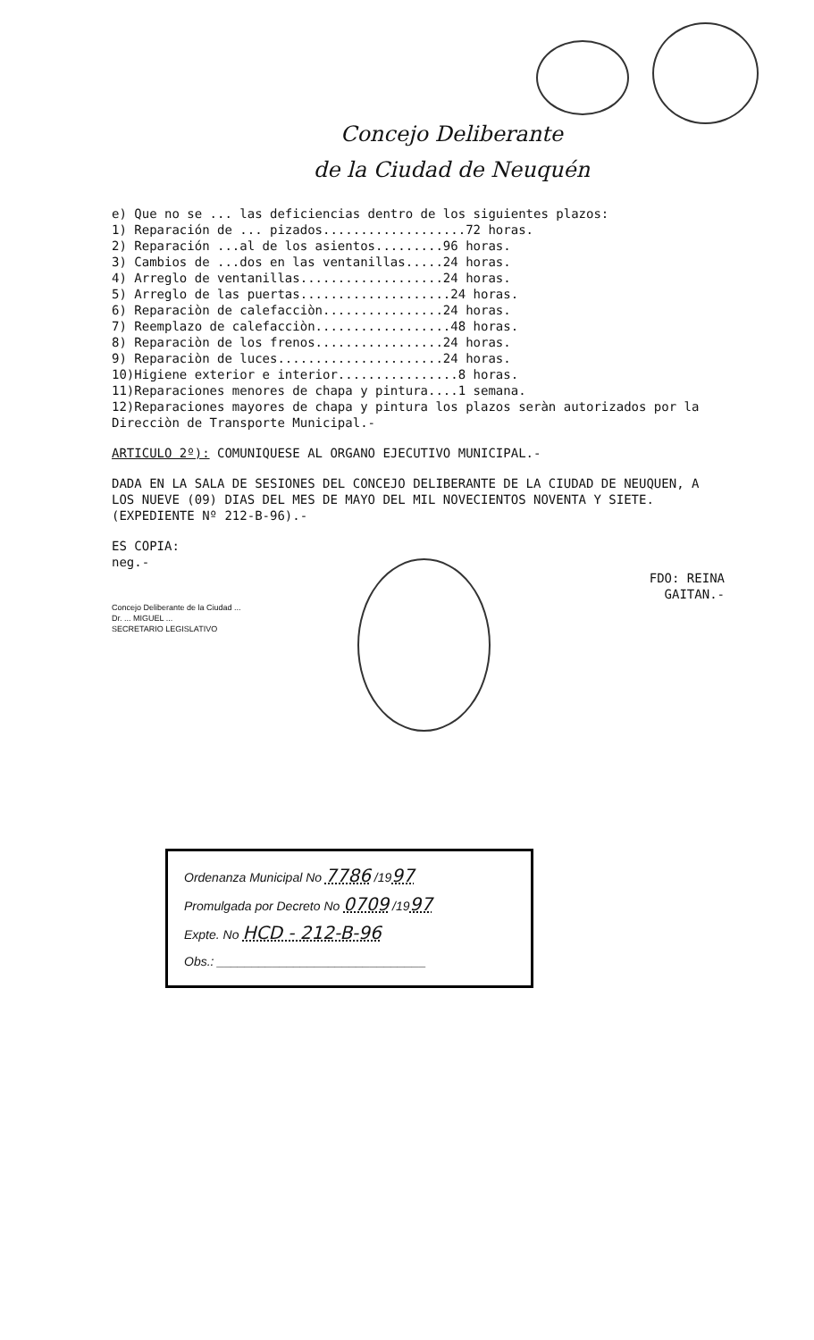Concejo Deliberante
de la Ciudad de Neuquén
e) Que no se ... las deficiencias dentro de los siguientes plazos:
1) Reparación de ... pizados...................72 horas.
2) Reparación ...al de los asientos.........96 horas.
3) Cambios de ...dos en las ventanillas.....24 horas.
4) Arreglo de ventanillas...................24 horas.
5) Arreglo de las puertas....................24 horas.
6) Reparaciòn de calefacciòn................24 horas.
7) Reemplazo de calefacciòn..................48 horas.
8) Reparaciòn de los frenos.................24 horas.
9) Reparaciòn de luces......................24 horas.
10)Higiene exterior e interior................8 horas.
11)Reparaciones menores de chapa y pintura....1 semana.
12)Reparaciones mayores de chapa y pintura los plazos seràn autorizados por la Direcciòn de Transporte Municipal.-
ARTICULO 2º): COMUNIQUESE AL ORGANO EJECUTIVO MUNICIPAL.-
DADA EN LA SALA DE SESIONES DEL CONCEJO DELIBERANTE DE LA CIUDAD DE NEUQUEN, A LOS NUEVE (09) DIAS DEL MES DE MAYO DEL MIL NOVECIENTOS NOVENTA Y SIETE. (EXPEDIENTE Nº 212-B-96).-
ES COPIA:
neg.-
FDO: REINA
GAITAN.-
Concejo Deliberante de la Ciudad ...
Dr. ... MIGUEL ...
SECRETARIO LEGISLATIVO
Ordenanza Municipal No 7786 /1997
Promulgada por Decreto No 0709 /1997
Expte. No HCD - 212-B-96
Obs.: ______________________________